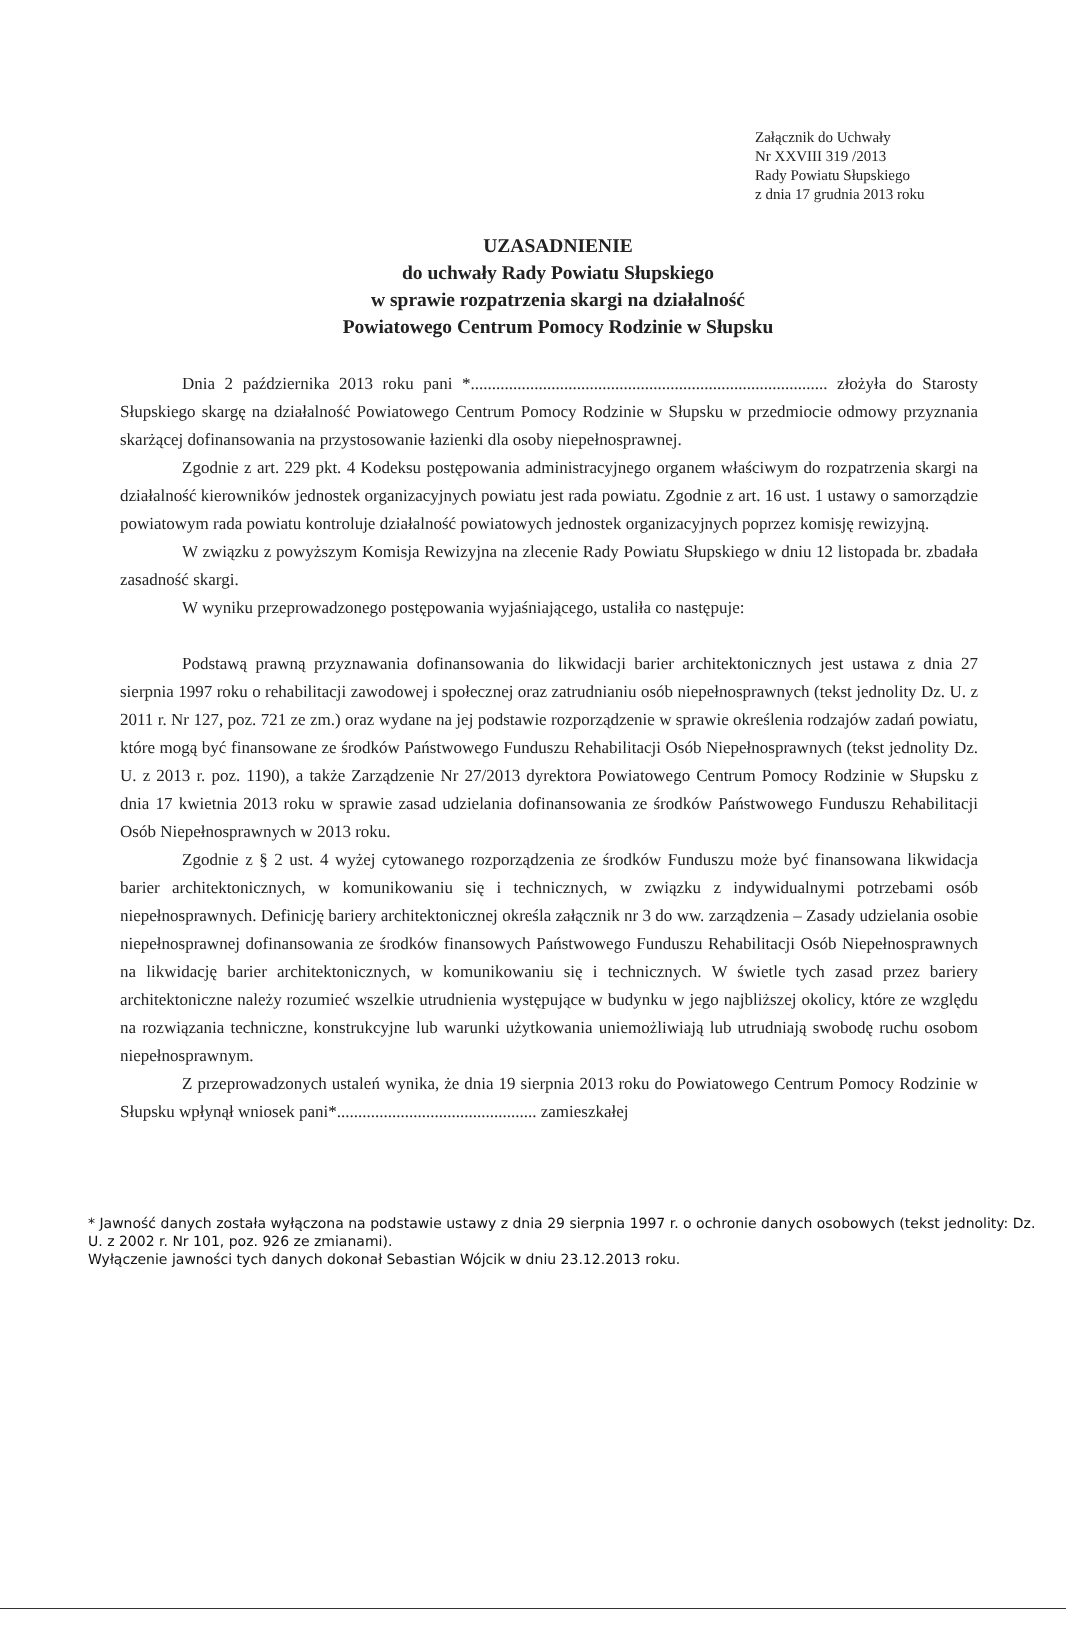Załącznik do Uchwały
Nr XXVIII 319 /2013
Rady Powiatu Słupskiego
z dnia 17 grudnia 2013 roku
UZASADNIENIE
do uchwały Rady Powiatu Słupskiego
w sprawie rozpatrzenia skargi na działalność
Powiatowego Centrum Pomocy Rodzinie w Słupsku
Dnia 2 października 2013 roku pani *.................................................................................... złożyła do Starosty Słupskiego skargę na działalność Powiatowego Centrum Pomocy Rodzinie w Słupsku w przedmiocie odmowy przyznania skarżącej dofinansowania na przystosowanie łazienki dla osoby niepełnosprawnej.
Zgodnie z art. 229 pkt. 4 Kodeksu postępowania administracyjnego organem właściwym do rozpatrzenia skargi na działalność kierowników jednostek organizacyjnych powiatu jest rada powiatu. Zgodnie z art. 16 ust. 1 ustawy o samorządzie powiatowym rada powiatu kontroluje działalność powiatowych jednostek organizacyjnych poprzez komisję rewizyjną.
W związku z powyższym Komisja Rewizyjna na zlecenie Rady Powiatu Słupskiego w dniu 12 listopada br. zbadała zasadność skargi.
W wyniku przeprowadzonego postępowania wyjaśniającego, ustaliła co następuje:
Podstawą prawną przyznawania dofinansowania do likwidacji barier architektonicznych jest ustawa z dnia 27 sierpnia 1997 roku o rehabilitacji zawodowej i społecznej oraz zatrudnianiu osób niepełnosprawnych (tekst jednolity Dz. U. z 2011 r. Nr 127, poz. 721 ze zm.) oraz wydane na jej podstawie rozporządzenie w sprawie określenia rodzajów zadań powiatu, które mogą być finansowane ze środków Państwowego Funduszu Rehabilitacji Osób Niepełnosprawnych (tekst jednolity Dz. U. z 2013 r. poz. 1190), a także Zarządzenie Nr 27/2013 dyrektora Powiatowego Centrum Pomocy Rodzinie w Słupsku z dnia 17 kwietnia 2013 roku w sprawie zasad udzielania dofinansowania ze środków Państwowego Funduszu Rehabilitacji Osób Niepełnosprawnych w 2013 roku.
Zgodnie z § 2 ust. 4 wyżej cytowanego rozporządzenia ze środków Funduszu może być finansowana likwidacja barier architektonicznych, w komunikowaniu się i technicznych, w związku z indywidualnymi potrzebami osób niepełnosprawnych. Definicję bariery architektonicznej określa załącznik nr 3 do ww. zarządzenia – Zasady udzielania osobie niepełnosprawnej dofinansowania ze środków finansowych Państwowego Funduszu Rehabilitacji Osób Niepełnosprawnych na likwidację barier architektonicznych, w komunikowaniu się i technicznych. W świetle tych zasad przez bariery architektoniczne należy rozumieć wszelkie utrudnienia występujące w budynku w jego najbliższej okolicy, które ze względu na rozwiązania techniczne, konstrukcyjne lub warunki użytkowania uniemożliwiają lub utrudniają swobodę ruchu osobom niepełnosprawnym.
Z przeprowadzonych ustaleń wynika, że dnia 19 sierpnia 2013 roku do Powiatowego Centrum Pomocy Rodzinie w Słupsku wpłynął wniosek pani*............................................... zamieszkałej
* Jawność danych została wyłączona na podstawie ustawy z dnia 29 sierpnia 1997 r. o ochronie danych osobowych (tekst jednolity: Dz. U. z 2002 r. Nr 101, poz. 926 ze zmianami).
Wyłączenie jawności tych danych dokonał Sebastian Wójcik w dniu 23.12.2013 roku.